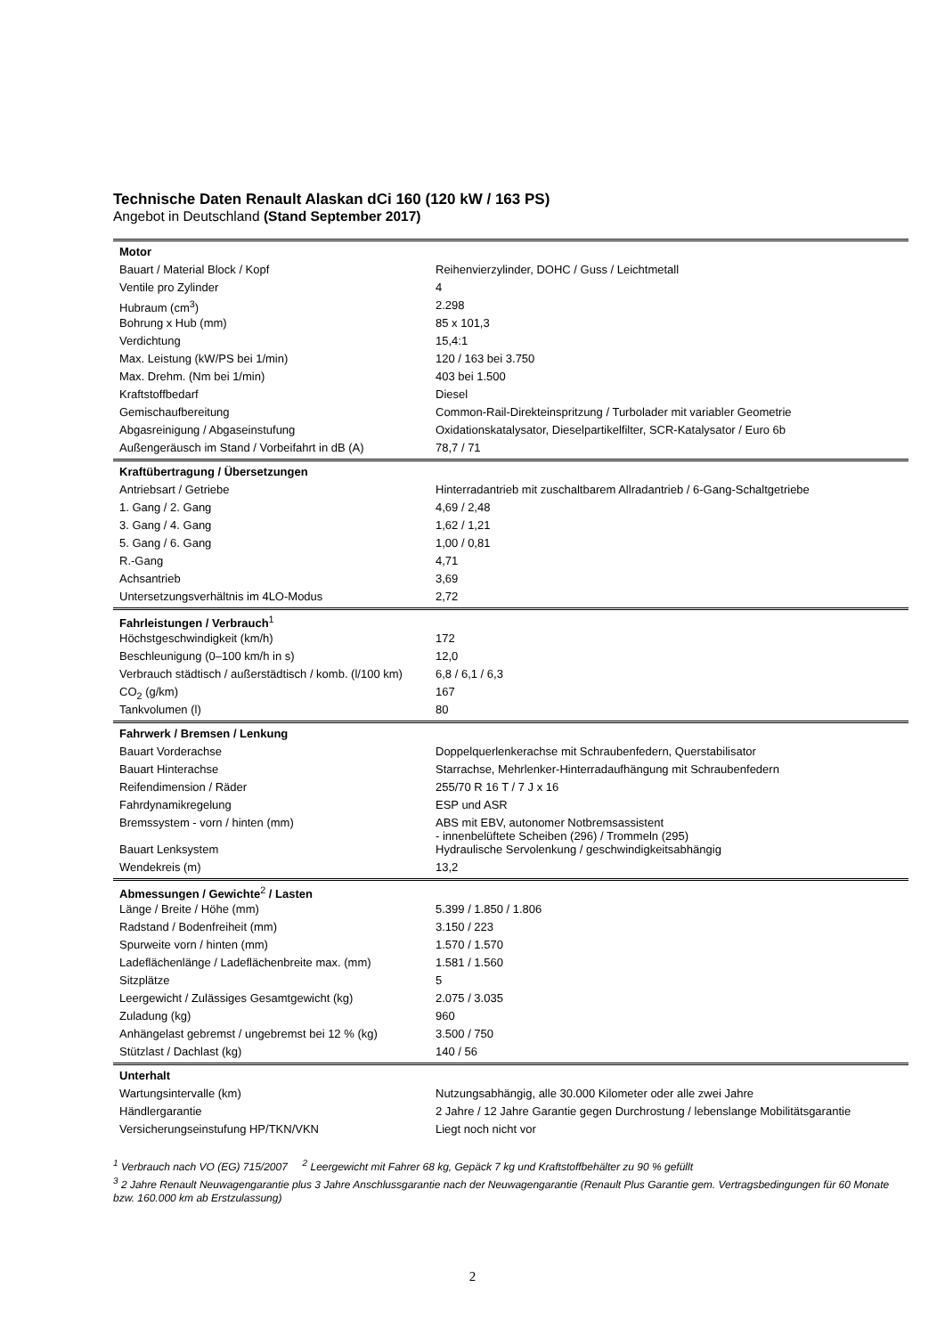Technische Daten Renault Alaskan dCi 160 (120 kW / 163 PS)
Angebot in Deutschland (Stand September 2017)
| Motor | |
| Bauart / Material Block / Kopf | Reihenvierzylinder, DOHC / Guss / Leichtmetall |
| Ventile pro Zylinder | 4 |
| Hubraum (cm<sup>3</sup>) | 2.298 |
| Bohrung x Hub (mm) | 85 x 101,3 |
| Verdichtung | 15,4:1 |
| Max. Leistung (kW/PS bei 1/min) | 120 / 163 bei 3.750 |
| Max. Drehm. (Nm bei 1/min) | 403 bei 1.500 |
| Kraftstoffbedarf | Diesel |
| Gemischaufbereitung | Common-Rail-Direkteinspritzung / Turbolader mit variabler Geometrie |
| Abgasreinigung / Abgaseinstufung | Oxidationskatalysator, Dieselpartikelfilter, SCR-Katalysator / Euro 6b |
| Außengeräusch im Stand / Vorbeifahrt in dB (A) | 78,7 / 71 |
| Kraftübertragung / Übersetzungen | |
| Antriebsart / Getriebe | Hinterradantrieb mit zuschaltbarem Allradantrieb / 6-Gang-Schaltgetriebe |
| 1. Gang / 2. Gang | 4,69 / 2,48 |
| 3. Gang / 4. Gang | 1,62 / 1,21 |
| 5. Gang / 6. Gang | 1,00 / 0,81 |
| R.-Gang | 4,71 |
| Achsantrieb | 3,69 |
| Untersetzungsverhältnis im 4LO-Modus | 2,72 |
| Fahrleistungen / Verbrauch<sup>1</sup> | |
| Höchstgeschwindigkeit (km/h) | 172 |
| Beschleunigung (0–100 km/h in s) | 12,0 |
| Verbrauch städtisch / außerstädtisch / komb. (l/100 km) | 6,8 / 6,1 / 6,3 |
| CO<sub>2</sub> (g/km) | 167 |
| Tankvolumen (l) | 80 |
| Fahrwerk / Bremsen / Lenkung | |
| Bauart Vorderachse | Doppelquerlenkerachse mit Schraubenfedern, Querstabilisator |
| Bauart Hinterachse | Starrachse, Mehrlenker-Hinterradaufhängung mit Schraubenfedern |
| Reifendimension / Räder | 255/70 R 16 T / 7 J x 16 |
| Fahrdynamikregelung | ESP und ASR |
| Bremssystem - vorn / hinten (mm) | ABS mit EBV, autonomer Notbremsassistent - innenbelüftete Scheiben (296) / Trommeln (295) |
| Bauart Lenksystem | Hydraulische Servolenkung / geschwindigkeitsabhängig |
| Wendekreis (m) | 13,2 |
| Abmessungen / Gewichte<sup>2</sup> / Lasten | |
| Länge / Breite / Höhe (mm) | 5.399 / 1.850 / 1.806 |
| Radstand / Bodenfreiheit (mm) | 3.150 / 223 |
| Spurweite vorn / hinten (mm) | 1.570 / 1.570 |
| Ladeflächenlänge / Ladeflächenbreite max. (mm) | 1.581 / 1.560 |
| Sitzplätze | 5 |
| Leergewicht / Zulässiges Gesamtgewicht (kg) | 2.075 / 3.035 |
| Zuladung (kg) | 960 |
| Anhängelast gebremst / ungebremst bei 12 % (kg) | 3.500 / 750 |
| Stützlast / Dachlast (kg) | 140 / 56 |
| Unterhalt | |
| Wartungsintervalle (km) | Nutzungsabhängig, alle 30.000 Kilometer oder alle zwei Jahre |
| Händlergarantie | 2 Jahre / 12 Jahre Garantie gegen Durchrostung / lebenslange Mobilitätsgarantie |
| Versicherungseinstufung HP/TKN/VKN | Liegt noch nicht vor |
<sup>1</sup> Verbrauch nach VO (EG) 715/2007 <sup>2</sup> Leergewicht mit Fahrer 68 kg, Gepäck 7 kg und Kraftstoffbehälter zu 90 % gefüllt
<sup>3</sup> 2 Jahre Renault Neuwagengarantie plus 3 Jahre Anschlussgarantie nach der Neuwagengarantie (Renault Plus Garantie gem. Vertragsbedingungen für 60 Monate bzw. 160.000 km ab Erstzulassung)
2